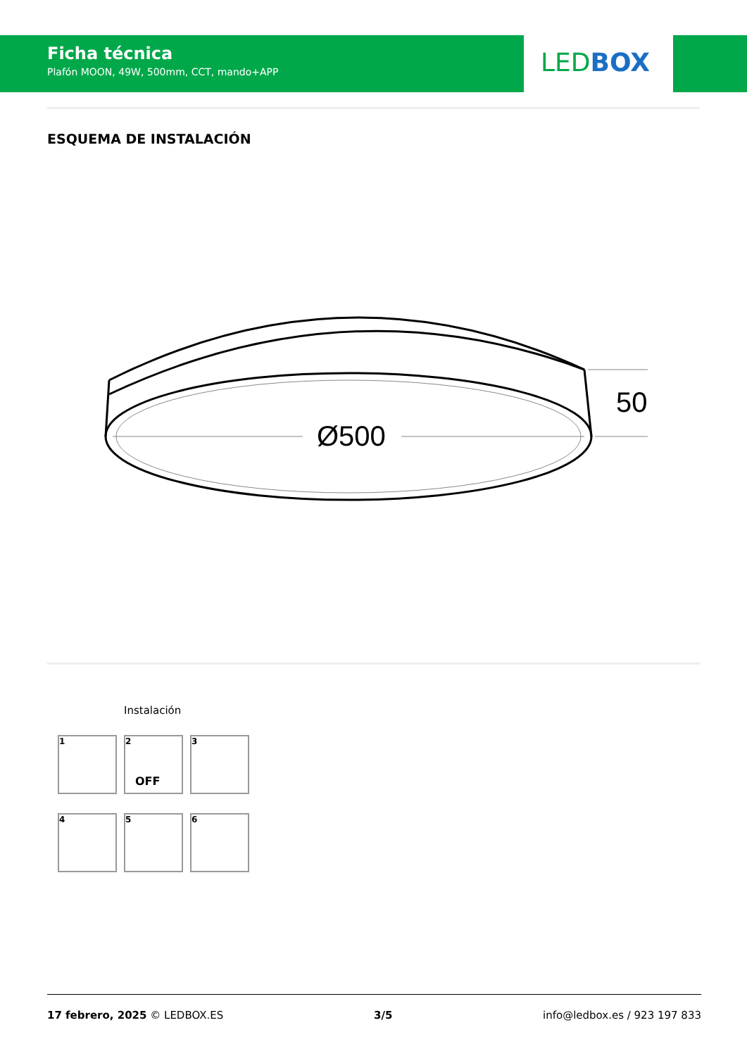Ficha técnica
Plafón MOON, 49W, 500mm, CCT, mando+APP
LED BOX
ESQUEMA DE INSTALACIÓN
Ø500
50
Instalación
1
2
OFF
3
4
5
6
17 febrero, 2025 © LEDBOX.ES 3/5 info@ledbox.es / 923 197 833